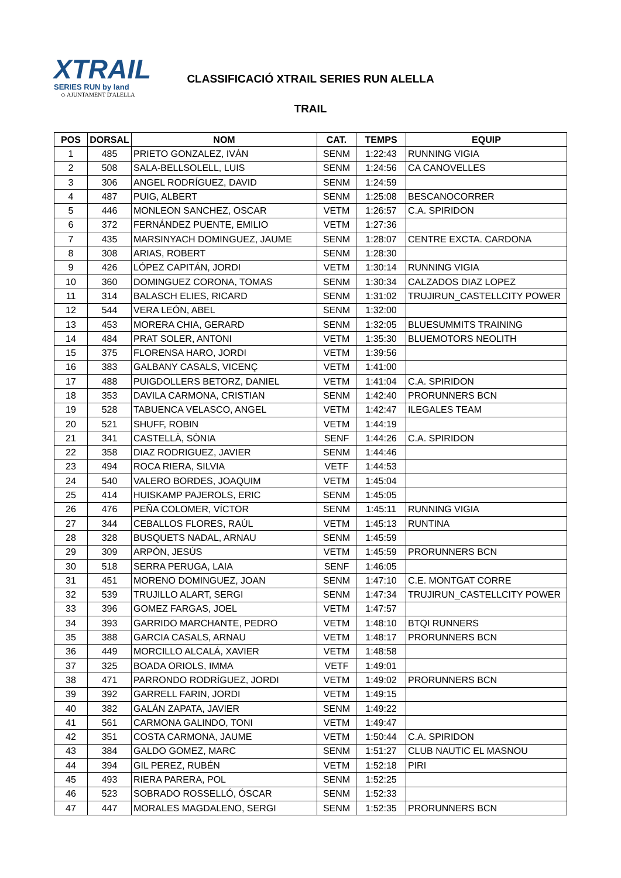XTRAIL
SERIES RUN by land
◇ AJUNTAMENT D'ALELLA
CLASSIFICACIÓ XTRAIL SERIES RUN ALELLA
TRAIL
| POS | DORSAL | NOM | CAT. | TEMPS | EQUIP |
| --- | --- | --- | --- | --- | --- |
| 1 | 485 | PRIETO GONZALEZ, IVÁN | SENM | 1:22:43 | RUNNING VIGIA |
| 2 | 508 | SALA-BELLSOLELL, LUIS | SENM | 1:24:56 | CA CANOVELLES |
| 3 | 306 | ANGEL RODRÍGUEZ, DAVID | SENM | 1:24:59 | |
| 4 | 487 | PUIG, ALBERT | SENM | 1:25:08 | BESCANOCORRER |
| 5 | 446 | MONLEON SANCHEZ, OSCAR | VETM | 1:26:57 | C.A. SPIRIDON |
| 6 | 372 | FERNÁNDEZ PUENTE, EMILIO | VETM | 1:27:36 | |
| 7 | 435 | MARSINYACH DOMINGUEZ, JAUME | SENM | 1:28:07 | CENTRE EXCTA. CARDONA |
| 8 | 308 | ARIAS, ROBERT | SENM | 1:28:30 | |
| 9 | 426 | LÓPEZ CAPITÁN, JORDI | VETM | 1:30:14 | RUNNING VIGIA |
| 10 | 360 | DOMINGUEZ CORONA, TOMAS | SENM | 1:30:34 | CALZADOS DIAZ LOPEZ |
| 11 | 314 | BALASCH ELIES, RICARD | SENM | 1:31:02 | TRUJIRUN_CASTELLCITY POWER |
| 12 | 544 | VERA LEÓN, ABEL | SENM | 1:32:00 | |
| 13 | 453 | MORERA CHIA, GERARD | SENM | 1:32:05 | BLUESUMMITS TRAINING |
| 14 | 484 | PRAT SOLER, ANTONI | VETM | 1:35:30 | BLUEMOTORS NEOLITH |
| 15 | 375 | FLORENSA HARO, JORDI | VETM | 1:39:56 | |
| 16 | 383 | GALBANY CASALS, VICENÇ | VETM | 1:41:00 | |
| 17 | 488 | PUIGDOLLERS BETORZ, DANIEL | VETM | 1:41:04 | C.A. SPIRIDON |
| 18 | 353 | DAVILA CARMONA, CRISTIAN | SENM | 1:42:40 | PRORUNNERS BCN |
| 19 | 528 | TABUENCA VELASCO, ANGEL | VETM | 1:42:47 | ILEGALES TEAM |
| 20 | 521 | SHUFF, ROBIN | VETM | 1:44:19 | |
| 21 | 341 | CASTELLÀ, SÒNIA | SENF | 1:44:26 | C.A. SPIRIDON |
| 22 | 358 | DIAZ RODRIGUEZ, JAVIER | SENM | 1:44:46 | |
| 23 | 494 | ROCA RIERA, SILVIA | VETF | 1:44:53 | |
| 24 | 540 | VALERO BORDES, JOAQUIM | VETM | 1:45:04 | |
| 25 | 414 | HUISKAMP PAJEROLS, ERIC | SENM | 1:45:05 | |
| 26 | 476 | PEÑA COLOMER, VÍCTOR | SENM | 1:45:11 | RUNNING VIGIA |
| 27 | 344 | CEBALLOS FLORES, RAÚL | VETM | 1:45:13 | RUNTINA |
| 28 | 328 | BUSQUETS NADAL, ARNAU | SENM | 1:45:59 | |
| 29 | 309 | ARPÓN, JESÚS | VETM | 1:45:59 | PRORUNNERS BCN |
| 30 | 518 | SERRA PERUGA, LAIA | SENF | 1:46:05 | |
| 31 | 451 | MORENO DOMINGUEZ, JOAN | SENM | 1:47:10 | C.E. MONTGAT CORRE |
| 32 | 539 | TRUJILLO ALART, SERGI | SENM | 1:47:34 | TRUJIRUN_CASTELLCITY POWER |
| 33 | 396 | GOMEZ FARGAS, JOEL | VETM | 1:47:57 | |
| 34 | 393 | GARRIDO MARCHANTE, PEDRO | VETM | 1:48:10 | BTQI RUNNERS |
| 35 | 388 | GARCIA CASALS, ARNAU | VETM | 1:48:17 | PRORUNNERS BCN |
| 36 | 449 | MORCILLO ALCALÁ, XAVIER | VETM | 1:48:58 | |
| 37 | 325 | BOADA ORIOLS, IMMA | VETF | 1:49:01 | |
| 38 | 471 | PARRONDO RODRÍGUEZ, JORDI | VETM | 1:49:02 | PRORUNNERS BCN |
| 39 | 392 | GARRELL FARIN, JORDI | VETM | 1:49:15 | |
| 40 | 382 | GALÁN ZAPATA, JAVIER | SENM | 1:49:22 | |
| 41 | 561 | CARMONA GALINDO, TONI | VETM | 1:49:47 | |
| 42 | 351 | COSTA CARMONA, JAUME | VETM | 1:50:44 | C.A. SPIRIDON |
| 43 | 384 | GALDO GOMEZ, MARC | SENM | 1:51:27 | CLUB NAUTIC EL MASNOU |
| 44 | 394 | GIL PEREZ, RUBÉN | VETM | 1:52:18 | PIRI |
| 45 | 493 | RIERA PARERA, POL | SENM | 1:52:25 | |
| 46 | 523 | SOBRADO ROSSELLÓ, ÓSCAR | SENM | 1:52:33 | |
| 47 | 447 | MORALES MAGDALENO, SERGI | SENM | 1:52:35 | PRORUNNERS BCN |